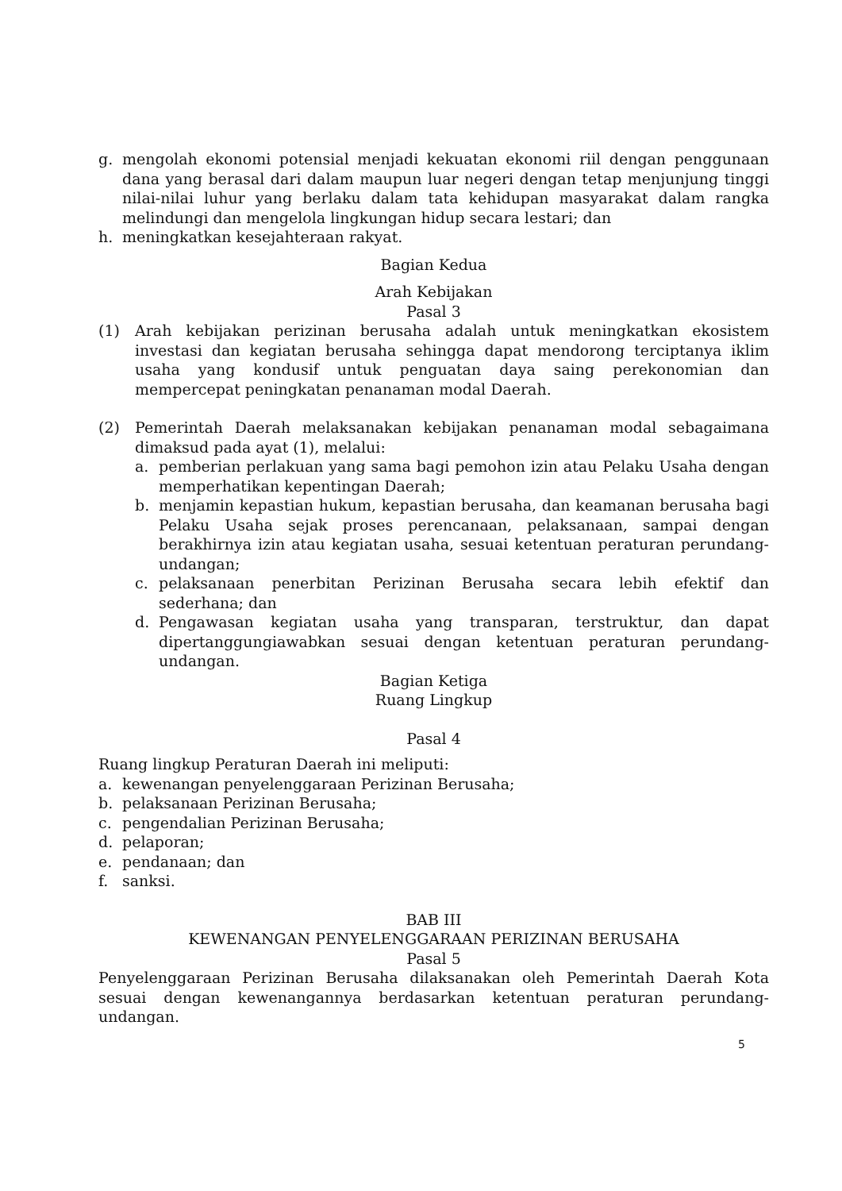g. mengolah ekonomi potensial menjadi kekuatan ekonomi riil dengan penggunaan dana yang berasal dari dalam maupun luar negeri dengan tetap menjunjung tinggi nilai-nilai luhur yang berlaku dalam tata kehidupan masyarakat dalam rangka melindungi dan mengelola lingkungan hidup secara lestari; dan
h. meningkatkan kesejahteraan rakyat.
Bagian Kedua
Arah Kebijakan
Pasal 3
(1) Arah kebijakan perizinan berusaha adalah untuk meningkatkan ekosistem investasi dan kegiatan berusaha sehingga dapat mendorong terciptanya iklim usaha yang kondusif untuk penguatan daya saing perekonomian dan mempercepat peningkatan penanaman modal Daerah.
(2) Pemerintah Daerah melaksanakan kebijakan penanaman modal sebagaimana dimaksud pada ayat (1), melalui:
a. pemberian perlakuan yang sama bagi pemohon izin atau Pelaku Usaha dengan memperhatikan kepentingan Daerah;
b. menjamin kepastian hukum, kepastian berusaha, dan keamanan berusaha bagi Pelaku Usaha sejak proses perencanaan, pelaksanaan, sampai dengan berakhirnya izin atau kegiatan usaha, sesuai ketentuan peraturan perundang-undangan;
c. pelaksanaan penerbitan Perizinan Berusaha secara lebih efektif dan sederhana; dan
d. Pengawasan kegiatan usaha yang transparan, terstruktur, dan dapat dipertanggungiawabkan sesuai dengan ketentuan peraturan perundang-undangan.
Bagian Ketiga
Ruang Lingkup
Pasal 4
Ruang lingkup Peraturan Daerah ini meliputi:
a. kewenangan penyelenggaraan Perizinan Berusaha;
b. pelaksanaan Perizinan Berusaha;
c. pengendalian Perizinan Berusaha;
d. pelaporan;
e. pendanaan; dan
f. sanksi.
BAB III
KEWENANGAN PENYELENGGARAAN PERIZINAN BERUSAHA
Pasal 5
Penyelenggaraan Perizinan Berusaha dilaksanakan oleh Pemerintah Daerah Kota sesuai dengan kewenangannya berdasarkan ketentuan peraturan perundang-undangan.
5